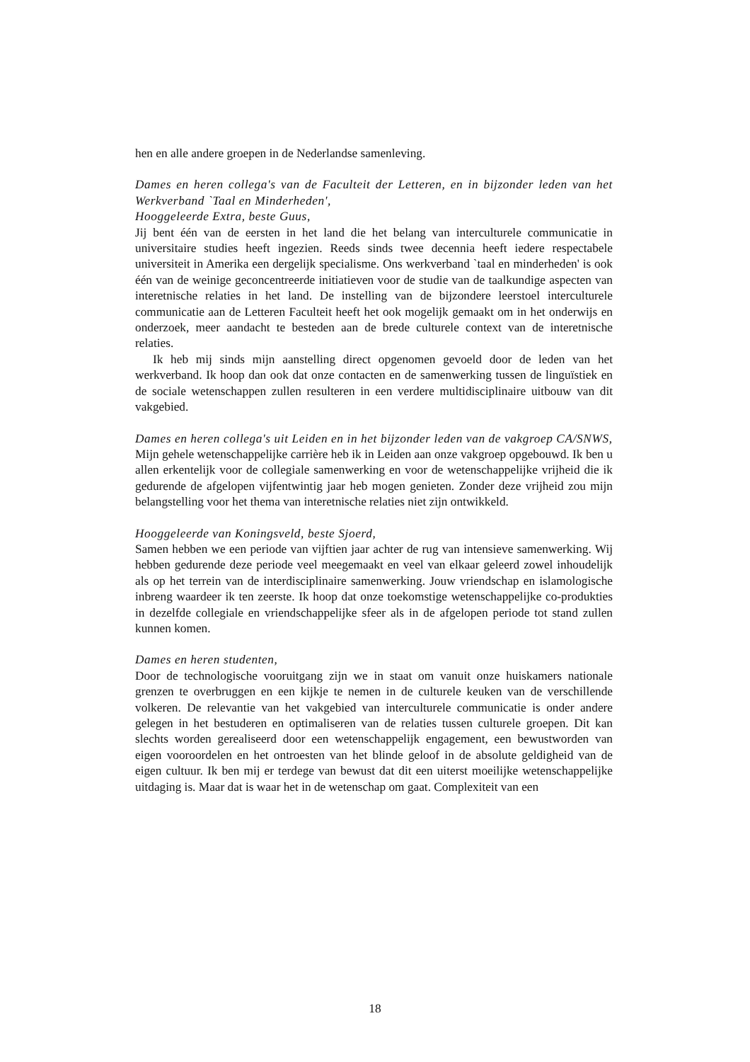hen en alle andere groepen in de Nederlandse samenleving.
Dames en heren collega's van de Faculteit der Letteren, en in bijzonder leden van het Werkverband `Taal en Minderheden',
Hooggeleerde Extra, beste Guus,
Jij bent één van de eersten in het land die het belang van interculturele communicatie in universitaire studies heeft ingezien. Reeds sinds twee decennia heeft iedere respectabele universiteit in Amerika een dergelijk specialisme. Ons werkverband `taal en minderheden' is ook één van de weinige geconcentreerde initiatieven voor de studie van de taalkundige aspecten van interetnische relaties in het land. De instelling van de bijzondere leerstoel interculturele communicatie aan de Letteren Faculteit heeft het ook mogelijk gemaakt om in het onderwijs en onderzoek, meer aandacht te besteden aan de brede culturele context van de interetnische relaties.
Ik heb mij sinds mijn aanstelling direct opgenomen gevoeld door de leden van het werkverband. Ik hoop dan ook dat onze contacten en de samenwerking tussen de linguïstiek en de sociale wetenschappen zullen resulteren in een verdere multidisciplinaire uitbouw van dit vakgebied.
Dames en heren collega's uit Leiden en in het bijzonder leden van de vakgroep CA/SNWS,
Mijn gehele wetenschappelijke carrière heb ik in Leiden aan onze vakgroep opgebouwd. Ik ben u allen erkentelijk voor de collegiale samenwerking en voor de wetenschappelijke vrijheid die ik gedurende de afgelopen vijfentwintig jaar heb mogen genieten. Zonder deze vrijheid zou mijn belangstelling voor het thema van interetnische relaties niet zijn ontwikkeld.
Hooggeleerde van Koningsveld, beste Sjoerd,
Samen hebben we een periode van vijftien jaar achter de rug van intensieve samenwerking. Wij hebben gedurende deze periode veel meegemaakt en veel van elkaar geleerd zowel inhoudelijk als op het terrein van de interdisciplinaire samenwerking. Jouw vriendschap en islamologische inbreng waardeer ik ten zeerste. Ik hoop dat onze toekomstige wetenschappelijke co-produkties in dezelfde collegiale en vriendschappelijke sfeer als in de afgelopen periode tot stand zullen kunnen komen.
Dames en heren studenten,
Door de technologische vooruitgang zijn we in staat om vanuit onze huiskamers nationale grenzen te overbruggen en een kijkje te nemen in de culturele keuken van de verschillende volkeren. De relevantie van het vakgebied van interculturele communicatie is onder andere gelegen in het bestuderen en optimaliseren van de relaties tussen culturele groepen. Dit kan slechts worden gerealiseerd door een wetenschappelijk engagement, een bewustworden van eigen vooroordelen en het ontroesten van het blinde geloof in de absolute geldigheid van de eigen cultuur. Ik ben mij er terdege van bewust dat dit een uiterst moeilijke wetenschappelijke uitdaging is. Maar dat is waar het in de wetenschap om gaat. Complexiteit van een
18